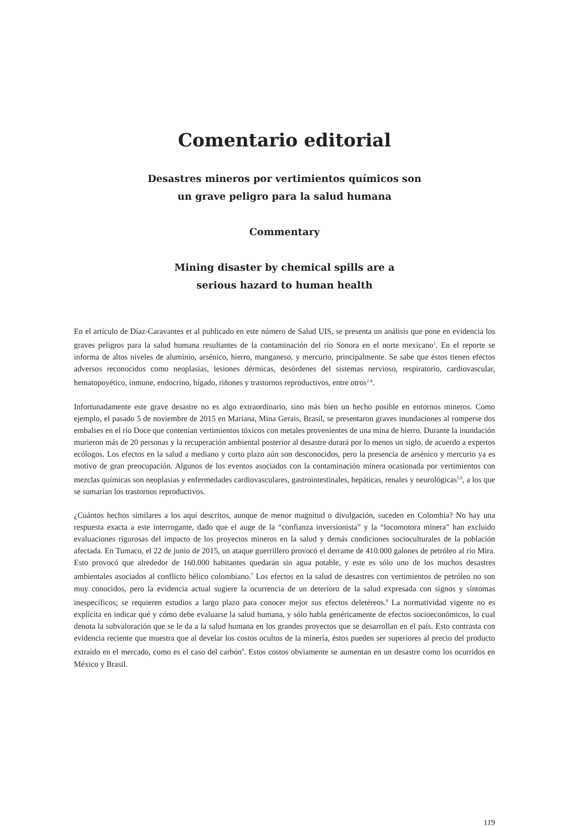Comentario editorial
Desastres mineros por vertimientos químicos son
un grave peligro para la salud humana
Commentary
Mining disaster by chemical spills are a
serious hazard to human health
En el artículo de Díaz-Caravantes et al publicado en este número de Salud UIS, se presenta un análisis que pone en evidencia los graves peligros para la salud humana resultantes de la contaminación del río Sonora en el norte mexicano<sup>1</sup>. En el reporte se informa de altos niveles de aluminio, arsénico, hierro, manganeso, y mercurio, principalmente. Se sabe que éstos tienen efectos adversos reconocidos como neoplasias, lesiones dérmicas, desórdenes del sistemas nervioso, respiratorio, cardiovascular, hematopoyético, inmune, endocrino, hígado, riñones y trastornos reproductivos, entre otros<sup>2-4</sup>.
Infortunadamente este grave desastre no es algo extraordinario, sino más bien un hecho posible en entornos mineros. Como ejemplo, el pasado 5 de noviembre de 2015 en Mariana, Mina Gerais, Brasil, se presentaron graves inundaciones al romperse dos embalses en el río Doce que contenían vertimientos tóxicos con metales provenientes de una mina de hierro. Durante la inundación murieron más de 20 personas y la recuperación ambiental posterior al desastre durará por lo menos un siglo, de acuerdo a expertos ecólogos. Los efectos en la salud a mediano y corto plazo aún son desconocidos, pero la presencia de arsénico y mercurio ya es motivo de gran preocupación. Algunos de los eventos asociados con la contaminación minera ocasionada por vertimientos con mezclas químicas son neoplasias y enfermedades cardiovasculares, gastrointestinales, hepáticas, renales y neurológicas<sup>5,6</sup>, a los que se sumarían los trastornos reproductivos.
¿Cuántos hechos similares a los aquí descritos, aunque de menor magnitud o divulgación, suceden en Colombia? No hay una respuesta exacta a este interrogante, dado que el auge de la “confianza inversionista” y la “locomotora minera” han excluido evaluaciones rigurosas del impacto de los proyectos mineros en la salud y demás condiciones socioculturales de la población afectada. En Tumaco, el 22 de junio de 2015, un ataque guerrillero provocó el derrame de 410.000 galones de petróleo al río Mira. Esto provocó que alrededor de 160.000 habitantes quedarán sin agua potable, y este es sólo uno de los muchos desastres ambientales asociados al conflicto bélico colombiano.<sup>7</sup> Los efectos en la salud de desastres con vertimientos de petróleo no son muy conocidos, pero la evidencia actual sugiere la ocurrencia de un deterioro de la salud expresada con signos y síntomas inespecíficos; se requieren estudios a largo plazo para conocer mejor sus efectos deletéreos.<sup>8</sup> La normatividad vigente no es explícita en indicar qué y cómo debe evaluarse la salud humana, y sólo habla genéricamente de efectos socioeconómicos, lo cual denota la subvaloración que se le da a la salud humana en los grandes proyectos que se desarrollan en el país. Esto contrasta con evidencia reciente que muestra que al develar los costos ocultos de la minería, éstos pueden ser superiores al precio del producto extraído en el mercado, como es el caso del carbón<sup>9</sup>. Estos costos obviamente se aumentan en un desastre como los ocurridos en México y Brasil.
119